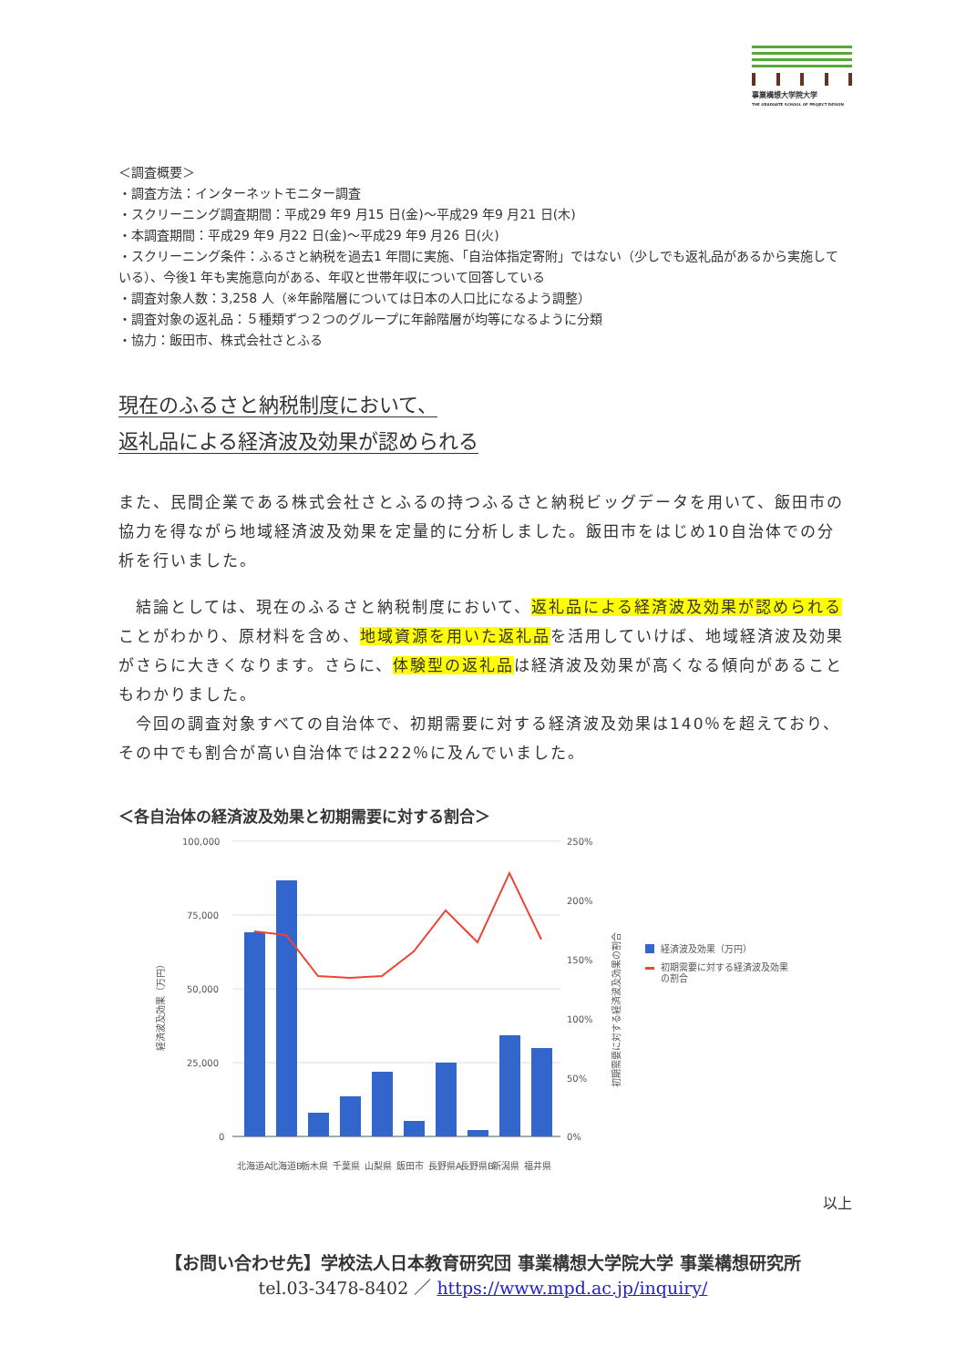事業構想大学院大学
THE GRADUATE SCHOOL OF PROJECT DESIGN
＜調査概要＞
・調査方法：インターネットモニター調査
・スクリーニング調査期間：平成29 年9 月15 日(金)～平成29 年9 月21 日(木)
・本調査期間：平成29 年9 月22 日(金)～平成29 年9 月26 日(火)
・スクリーニング条件：ふるさと納税を過去1 年間に実施、「自治体指定寄附」ではない（少しでも返礼品があるから実施している）、今後1 年も実施意向がある、年収と世帯年収について回答している
・調査対象人数：3,258 人（※年齢階層については日本の人口比になるよう調整）
・調査対象の返礼品：５種類ずつ２つのグループに年齢階層が均等になるように分類
・協力：飯田市、株式会社さとふる
現在のふるさと納税制度において、
返礼品による経済波及効果が認められる
また、民間企業である株式会社さとふるの持つふるさと納税ビッグデータを用いて、飯田市の協力を得ながら地域経済波及効果を定量的に分析しました。飯田市をはじめ10自治体での分析を行いました。
　結論としては、現在のふるさと納税制度において、返礼品による経済波及効果が認められることがわかり、原材料を含め、地域資源を用いた返礼品を活用していけば、地域経済波及効果がさらに大きくなります。さらに、体験型の返礼品は経済波及効果が高くなる傾向があることもわかりました。
　今回の調査対象すべての自治体で、初期需要に対する経済波及効果は140％を超えており、その中でも割合が高い自治体では222％に及んでいました。
＜各自治体の経済波及効果と初期需要に対する割合＞
100,000
75,000
50,000
25,000
0
250%
200%
150%
100%
50%
0%
経済波及効果（万円）
初期需要に対する経済波及効果の割合
北海道A
北海道B
栃木県
千葉県
山梨県
飯田市
長野県A
長野県B
新潟県
福井県
経済波及効果（万円）
初期需要に対する経済波及効果
の割合
以上
【お問い合わせ先】学校法人日本教育研究団 事業構想大学院大学 事業構想研究所
tel.03-3478-8402 ／ https://www.mpd.ac.jp/inquiry/